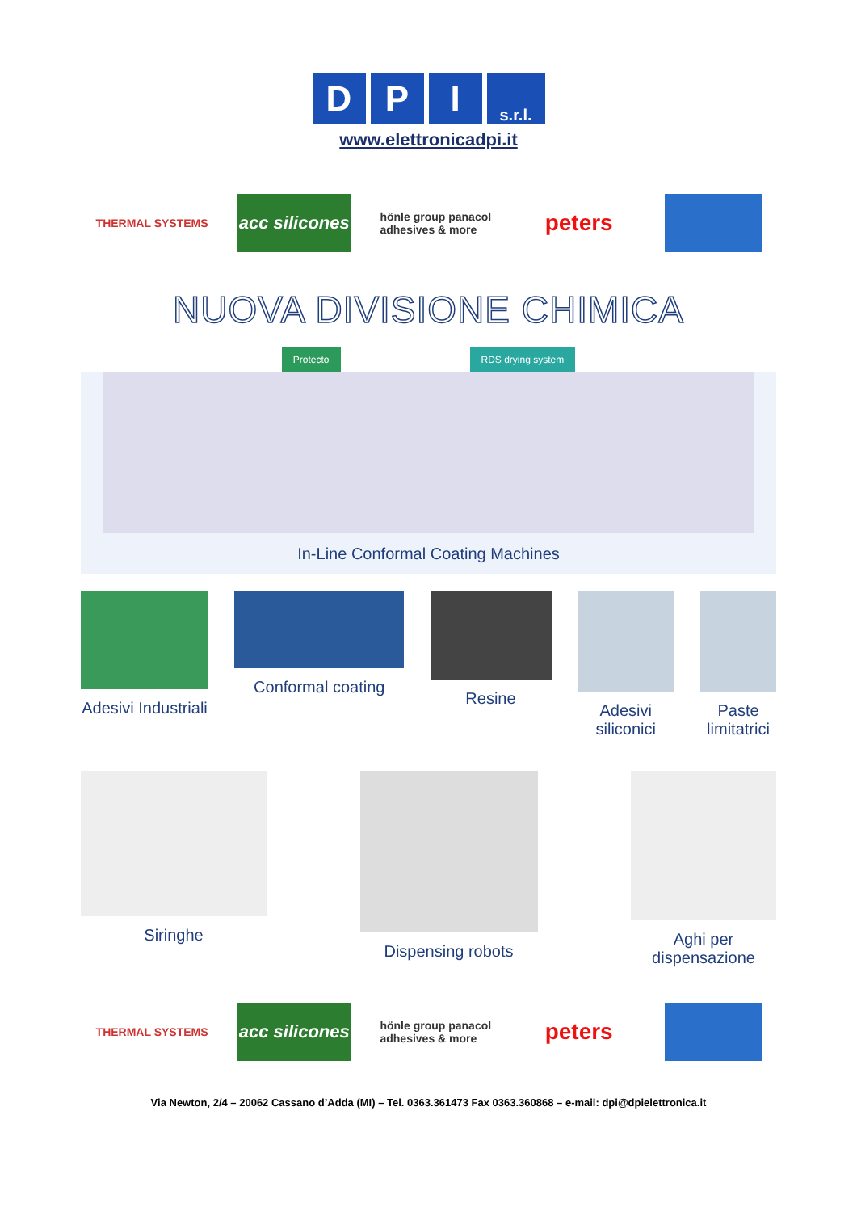D P I
s.r.l.
www.elettronicadpi.it
THERMAL SYSTEMS
acc silicones
hönle group panacol adhesives & more
peters
NUOVA DIVISIONE CHIMICA
Protecto RDS drying system
In-Line Conformal Coating Machines
Adesivi Industriali Conformal coating Resine Adesivi
siliconici
Paste
limitatrici
Siringhe Dispensing robots Aghi per
dispensazione
THERMAL SYSTEMS
acc silicones
hönle group panacol adhesives & more
peters
Via Newton, 2/4 – 20062 Cassano d’Adda (MI) – Tel. 0363.361473 Fax 0363.360868 – e-mail: dpi@dpielettronica.it